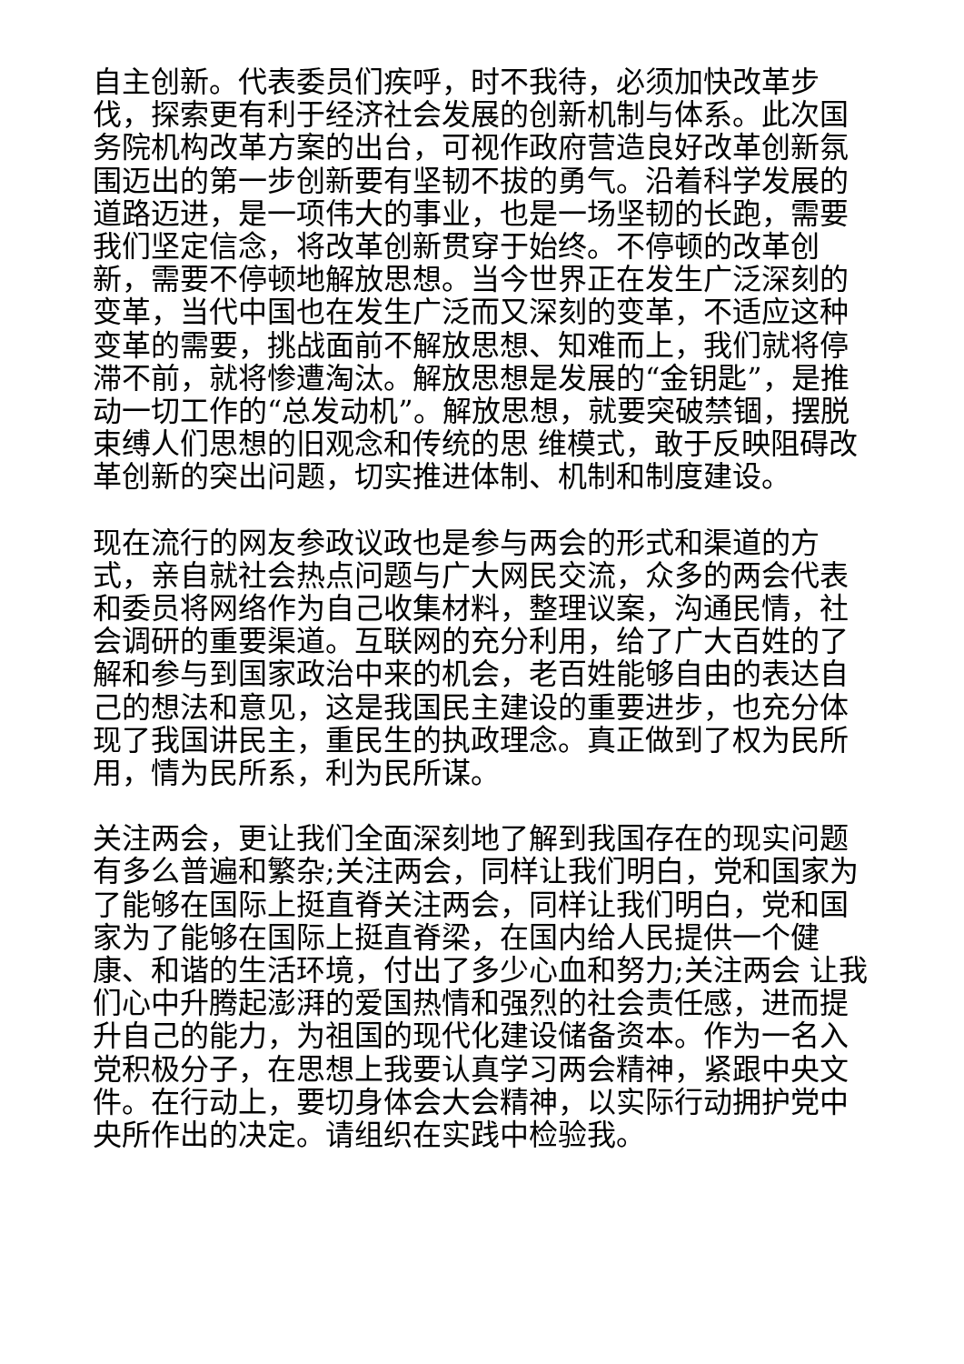自主创新。代表委员们疾呼，时不我待，必须加快改革步伐，探索更有利于经济社会发展的创新机制与体系。此次国务院机构改革方案的出台，可视作政府营造良好改革创新氛围迈出的第一步创新要有坚韧不拔的勇气。沿着科学发展的道路迈进，是一项伟大的事业，也是一场坚韧的长跑，需要我们坚定信念，将改革创新贯穿于始终。不停顿的改革创新，需要不停顿地解放思想。当今世界正在发生广泛深刻的变革，当代中国也在发生广泛而又深刻的变革，不适应这种变革的需要，挑战面前不解放思想、知难而上，我们就将停滞不前，就将惨遭淘汰。解放思想是发展的“金钥匙”，是推动一切工作的“总发动机”。解放思想，就要突破禁锢，摆脱束缚人们思想的旧观念和传统的思 维模式，敢于反映阻碍改革创新的突出问题，切实推进体制、机制和制度建设。
现在流行的网友参政议政也是参与两会的形式和渠道的方式，亲自就社会热点问题与广大网民交流，众多的两会代表和委员将网络作为自己收集材料，整理议案，沟通民情，社会调研的重要渠道。互联网的充分利用，给了广大百姓的了解和参与到国家政治中来的机会，老百姓能够自由的表达自己的想法和意见，这是我国民主建设的重要进步，也充分体现了我国讲民主，重民生的执政理念。真正做到了权为民所用，情为民所系，利为民所谋。
关注两会，更让我们全面深刻地了解到我国存在的现实问题有多么普遍和繁杂;关注两会，同样让我们明白，党和国家为了能够在国际上挺直脊关注两会，同样让我们明白，党和国家为了能够在国际上挺直脊梁，在国内给人民提供一个健康、和谐的生活环境，付出了多少心血和努力;关注两会 让我们心中升腾起澎湃的爱国热情和强烈的社会责任感，进而提升自己的能力，为祖国的现代化建设储备资本。作为一名入党积极分子，在思想上我要认真学习两会精神，紧跟中央文件。在行动上，要切身体会大会精神，以实际行动拥护党中央所作出的决定。请组织在实践中检验我。